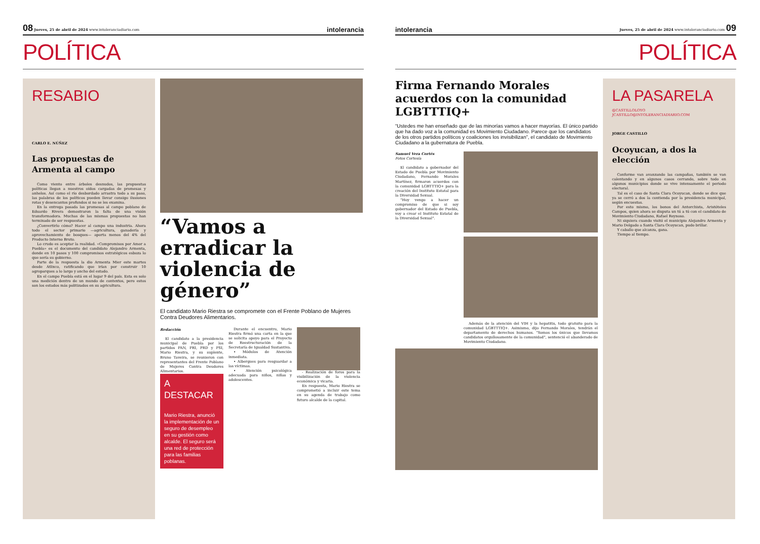08 Jueves, 25 de abril de 2024 www.intoleranciadiario.com
intolerancia
POLÍTICA
RESABIO
CARLO E. NÚÑEZ
Las propuestas de Armenta al campo
Como viento entre árboles desnudos, las propuestas políticas llegan a nuestros oídos cargadas de promesas y anhelos. Así como el río desbordado arrastra todo a su paso, las palabras de los políticos pueden llevar consigo ilusiones rotas y desencantos profundos si no se les examina.
En la entrega pasada las promesas al campo poblano de Eduardo Rivera demostraron la falta de una visión transformadora. Muchas de las mismas propuestas no han terminado de ser respuestas.
¿Convertirlo cómo? Hacer al campo una industria. Ahora todo el sector primario —agricultura, ganadería y aprovechamiento de bosques— aporta menos del 4% del Producto Interno Bruto.
Lo crudo es aceptar la realidad. «Compromisos por Amor a Puebla» es el documento del candidato Alejandro Armenta, donde en 10 pasos y 100 compromisos estratégicos esboza lo que sería su gobierno.
Parte de la respuesta la dio Armenta Mier este martes desde Atlixco, ratificando que irían por construir 10 agroparques a lo largo y ancho del estado.
En el campo Puebla está en el lugar 9 del país. Esta es solo una medición dentro de un mundo de contextos, pero estos son los estados más politizados en su agricultura.
“Vamos a erradicar la violencia de género”
El candidato Mario Riestra se compromete con el Frente Poblano de Mujeres Contra Deudores Alimentarios.
Redacción
El candidato a la presidencia municipal de Puebla por los partidos PAN, PRI, PRD y PSI, Mario Riestra, y su suplente, Bruno Taveira, se reunieron con representantes del Frente Poblano de Mujeres Contra Deudores Alimentarios.
A DESTACAR
Mario Riestra, anunció la implementación de un seguro de desempleo en su gestión como alcalde. El seguro será una red de protección para las familias poblanas.
Durante el encuentro, Mario Riestra firmó una carta en la que se solicita apoyo para el Proyecto de Reestructuración de la Secretaría de Igualdad Sustantiva.
• Módulos de Atención inmediata.
• Albergues para resguardar a las víctimas.
• Atención psicológica adecuada para niños, niñas y adolescentes.
- Realización de foros para la visibilización de la violencia económica y vicaria.
En respuesta, Mario Riestra se comprometió a incluir este tema en su agenda de trabajo como futuro alcalde de la capital.
intolerancia
Jueves, 25 de abril de 2024 www.intoleranciadiario.com 09
POLÍTICA
Firma Fernando Morales acuerdos con la comunidad LGBTTTIQ+
“Ustedes me han enseñado que de las minorías vamos a hacer mayorías. El único partido que ha dado voz a la comunidad es Movimiento Ciudadano. Parece que los candidatos de los otros partidos políticos y coaliciones los invisibilizan”, el candidato de Movimiento Ciudadano a la gubernatura de Puebla.
Samuel Vera Cortés
Fotos Cortesía
El candidato a gobernador del Estado de Puebla por Movimiento Ciudadano, Fernando Morales Martínez, firmaron acuerdos con la comunidad LGBTTTIQ+ para la creación del Instituto Estatal para la Diversidad Sexual.
“Hoy vengo a hacer un compromiso de que si soy gobernador del Estado de Puebla, voy a crear el Instituto Estatal de la Diversidad Sexual”.
Además de la atención del VIH y la hepatitis, todo gratuito para la comunidad LGBTTTIQ+. Asimismo, dijo Fernando Morales, tendrán el departamento de derechos humanos. “Somos los únicos que llevamos candidatos orgullosamente de la comunidad”, sentenció el abanderado de Movimiento Ciudadano.
LA PASARELA
@CASTILLOLOYO
JCASTILLO@INTOLERANCIADIARIO.COM
JORGE CASTILLO
Ocoyucan, a dos la elección
Conforme van avanzando las campañas, también se van calentando y en algunos casos cerrando, sobre todo en algunos municipios donde se vive intensamente el periodo electoral.
Tal es el caso de Santa Clara Ocoyucan, donde se dice que ya se cerró a dos la contienda por la presidencia municipal, según encuestas.
Por esto mismo, los bonos del Antorchista, Aristóteles Campos, quien ahora se disputa un tú a tú con el candidato de Movimiento Ciudadano, Rafael Reynoso.
Ni siquiera cuando visitó el municipio Alejandro Armenta y Mario Delgado a Santa Clara Ocoyucan, pudo brillar.
Y caballo que alcanza, gana.
Tiempo al tiempo.